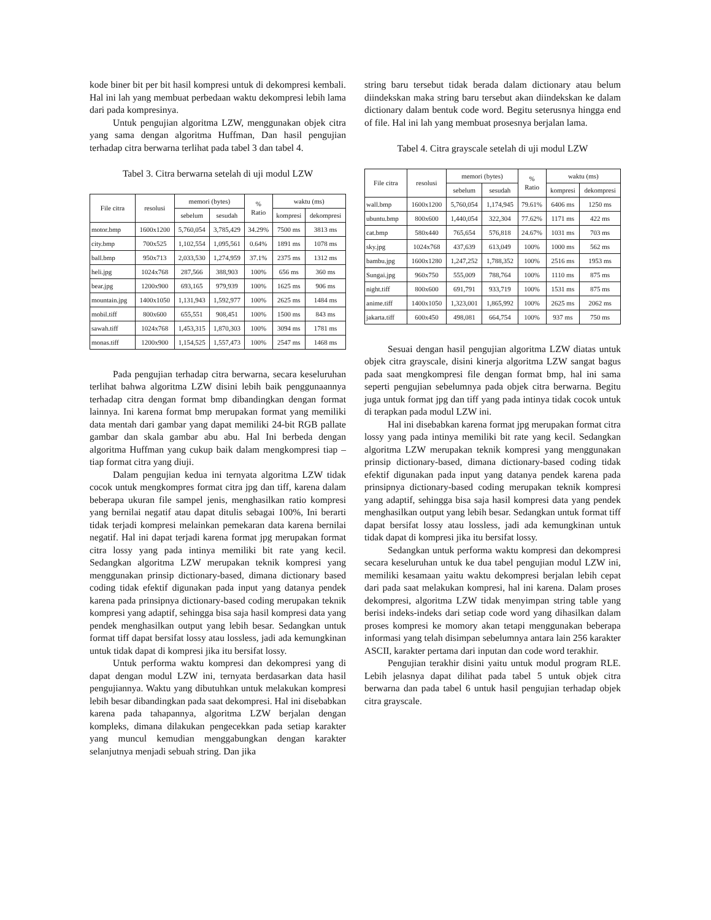kode biner bit per bit hasil kompresi untuk di dekompresi kembali. Hal ini lah yang membuat perbedaan waktu dekompresi lebih lama dari pada kompresinya.
Untuk pengujian algoritma LZW, menggunakan objek citra yang sama dengan algoritma Huffman, Dan hasil pengujian terhadap citra berwarna terlihat pada tabel 3 dan tabel 4.
Tabel 3. Citra berwarna setelah di uji modul LZW
| File citra | resolusi | memori (bytes) | | % Ratio | waktu (ms) | |
| --- | --- | --- | --- | --- | --- | --- |
| | | sebelum | sesudah | | kompresi | dekompresi |
| motor.bmp | 1600x1200 | 5,760,054 | 3,785,429 | 34.29% | 7500 ms | 3813 ms |
| city.bmp | 700x525 | 1,102,554 | 1,095,561 | 0.64% | 1891 ms | 1078 ms |
| ball.bmp | 950x713 | 2,033,530 | 1,274,959 | 37.1% | 2375 ms | 1312 ms |
| heli.jpg | 1024x768 | 287,566 | 388,903 | 100% | 656 ms | 360 ms |
| bear.jpg | 1200x900 | 693,165 | 979,939 | 100% | 1625 ms | 906 ms |
| mountain.jpg | 1400x1050 | 1,131,943 | 1,592,977 | 100% | 2625 ms | 1484 ms |
| mobil.tiff | 800x600 | 655,551 | 908,451 | 100% | 1500 ms | 843 ms |
| sawah.tiff | 1024x768 | 1,453,315 | 1,870,303 | 100% | 3094 ms | 1781 ms |
| monas.tiff | 1200x900 | 1,154,525 | 1,557,473 | 100% | 2547 ms | 1468 ms |
Pada pengujian terhadap citra berwarna, secara keseluruhan terlihat bahwa algoritma LZW disini lebih baik penggunaannya terhadap citra dengan format bmp dibandingkan dengan format lainnya. Ini karena format bmp merupakan format yang memiliki data mentah dari gambar yang dapat memiliki 24-bit RGB pallate gambar dan skala gambar abu abu. Hal Ini berbeda dengan algoritma Huffman yang cukup baik dalam mengkompresi tiap – tiap format citra yang diuji.
Dalam pengujian kedua ini ternyata algoritma LZW tidak cocok untuk mengkompres format citra jpg dan tiff, karena dalam beberapa ukuran file sampel jenis, menghasilkan ratio kompresi yang bernilai negatif atau dapat ditulis sebagai 100%, Ini berarti tidak terjadi kompresi melainkan pemekaran data karena bernilai negatif. Hal ini dapat terjadi karena format jpg merupakan format citra lossy yang pada intinya memiliki bit rate yang kecil. Sedangkan algoritma LZW merupakan teknik kompresi yang menggunakan prinsip dictionary-based, dimana dictionary based coding tidak efektif digunakan pada input yang datanya pendek karena pada prinsipnya dictionary-based coding merupakan teknik kompresi yang adaptif, sehingga bisa saja hasil kompresi data yang pendek menghasilkan output yang lebih besar. Sedangkan untuk format tiff dapat bersifat lossy atau lossless, jadi ada kemungkinan untuk tidak dapat di kompresi jika itu bersifat lossy.
Untuk performa waktu kompresi dan dekompresi yang di dapat dengan modul LZW ini, ternyata berdasarkan data hasil pengujiannya. Waktu yang dibutuhkan untuk melakukan kompresi lebih besar dibandingkan pada saat dekompresi. Hal ini disebabkan karena pada tahapannya, algoritma LZW berjalan dengan kompleks, dimana dilakukan pengecekkan pada setiap karakter yang muncul kemudian menggabungkan dengan karakter selanjutnya menjadi sebuah string. Dan jika
string baru tersebut tidak berada dalam dictionary atau belum diindekskan maka string baru tersebut akan diindekskan ke dalam dictionary dalam bentuk code word. Begitu seterusnya hingga end of file. Hal ini lah yang membuat prosesnya berjalan lama.
Tabel 4. Citra grayscale setelah di uji modul LZW
| File citra | resolusi | memori (bytes) | | % Ratio | waktu (ms) | |
| --- | --- | --- | --- | --- | --- | --- |
| | | sebelum | sesudah | | kompresi | dekompresi |
| wall.bmp | 1600x1200 | 5,760,054 | 1,174,945 | 79.61% | 6406 ms | 1250 ms |
| ubuntu.bmp | 800x600 | 1,440,054 | 322,304 | 77.62% | 1171 ms | 422 ms |
| cat.bmp | 580x440 | 765,654 | 576,818 | 24.67% | 1031 ms | 703 ms |
| sky.jpg | 1024x768 | 437,639 | 613,049 | 100% | 1000 ms | 562 ms |
| bambu.jpg | 1600x1280 | 1,247,252 | 1,788,352 | 100% | 2516 ms | 1953 ms |
| Sungai.jpg | 960x750 | 555,009 | 788,764 | 100% | 1110 ms | 875 ms |
| night.tiff | 800x600 | 691,791 | 933,719 | 100% | 1531 ms | 875 ms |
| anime.tiff | 1400x1050 | 1,323,001 | 1,865,992 | 100% | 2625 ms | 2062 ms |
| jakarta.tiff | 600x450 | 498,081 | 664,754 | 100% | 937 ms | 750 ms |
Sesuai dengan hasil pengujian algoritma LZW diatas untuk objek citra grayscale, disini kinerja algoritma LZW sangat bagus pada saat mengkompresi file dengan format bmp, hal ini sama seperti pengujian sebelumnya pada objek citra berwarna. Begitu juga untuk format jpg dan tiff yang pada intinya tidak cocok untuk di terapkan pada modul LZW ini.
Hal ini disebabkan karena format jpg merupakan format citra lossy yang pada intinya memiliki bit rate yang kecil. Sedangkan algoritma LZW merupakan teknik kompresi yang menggunakan prinsip dictionary-based, dimana dictionary-based coding tidak efektif digunakan pada input yang datanya pendek karena pada prinsipnya dictionary-based coding merupakan teknik kompresi yang adaptif, sehingga bisa saja hasil kompresi data yang pendek menghasilkan output yang lebih besar. Sedangkan untuk format tiff dapat bersifat lossy atau lossless, jadi ada kemungkinan untuk tidak dapat di kompresi jika itu bersifat lossy.
Sedangkan untuk performa waktu kompresi dan dekompresi secara keseluruhan untuk ke dua tabel pengujian modul LZW ini, memiliki kesamaan yaitu waktu dekompresi berjalan lebih cepat dari pada saat melakukan kompresi, hal ini karena. Dalam proses dekompresi, algoritma LZW tidak menyimpan string table yang berisi indeks-indeks dari setiap code word yang dihasilkan dalam proses kompresi ke momory akan tetapi menggunakan beberapa informasi yang telah disimpan sebelumnya antara lain 256 karakter ASCII, karakter pertama dari inputan dan code word terakhir.
Pengujian terakhir disini yaitu untuk modul program RLE. Lebih jelasnya dapat dilihat pada tabel 5 untuk objek citra berwarna dan pada tabel 6 untuk hasil pengujian terhadap objek citra grayscale.